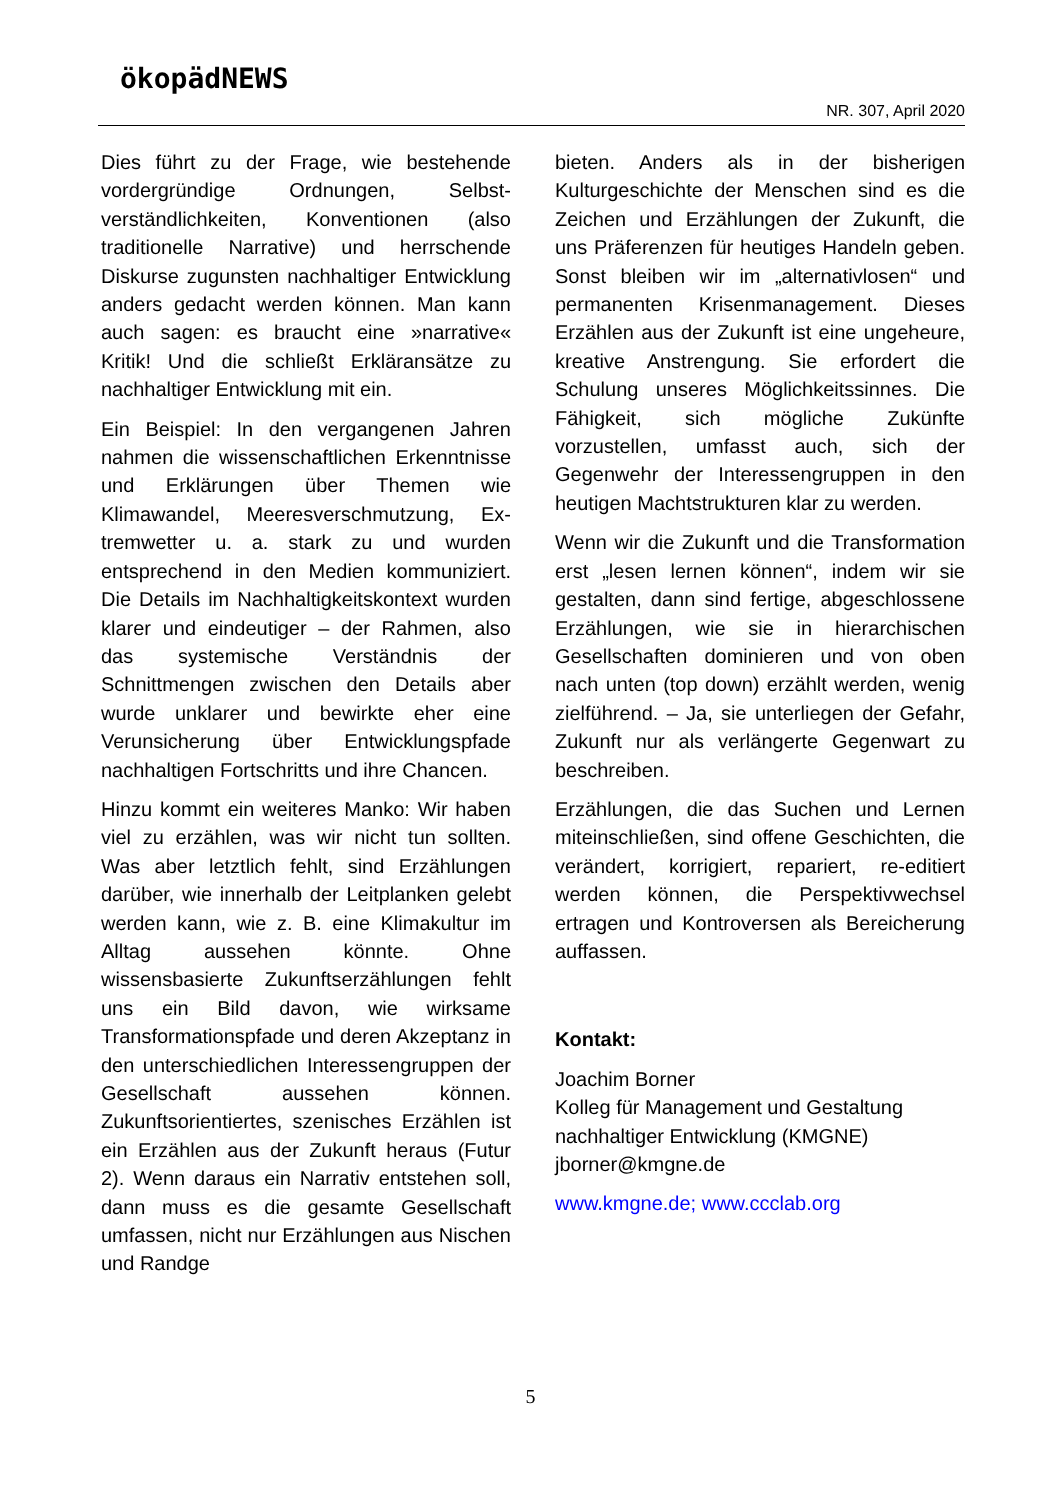ökopädNEWS
NR. 307, April 2020
Dies führt zu der Frage, wie bestehende vordergründige Ordnungen, Selbst­verständlichkeiten, Konventionen (also traditionelle Narrative) und herrschende Diskurse zugunsten nachhaltiger Entwicklung anders gedacht werden können. Man kann auch sagen: es braucht eine »narrative« Kritik! Und die schließt Erkläransätze zu nachhaltiger Entwicklung mit ein.
Ein Beispiel: In den vergangenen Jahren nahmen die wissenschaftlichen Erkennt­nisse und Erklärungen über Themen wie Klimawandel, Meeresverschmutzung, Ex­tremwetter u. a. stark zu und wurden entsprechend in den Medien kommuniziert. Die Details im Nachhaltigkeitskontext wurden klarer und eindeutiger – der Rahmen, also das systemische Verständnis der Schnittmengen zwischen den Details aber wurde unklarer und bewirkte eher eine Verunsicherung über Entwicklungspfade nachhaltigen Fortschritts und ihre Chancen.
Hinzu kommt ein weiteres Manko: Wir haben viel zu erzählen, was wir nicht tun sollten. Was aber letztlich fehlt, sind Erzählungen darüber, wie innerhalb der Leitplanken gelebt werden kann, wie z. B. eine Klimakultur im Alltag aussehen könnte. Ohne wissensbasierte Zukunftser­zählungen fehlt uns ein Bild davon, wie wirksame Transformationspfade und deren Akzeptanz in den unterschiedlichen Interessengruppen der Gesellschaft aussehen können. Zukunftsorientiertes, szenisches Erzählen ist ein Erzählen aus der Zukunft heraus (Futur 2). Wenn daraus ein Narrativ entstehen soll, dann muss es die gesamte Gesellschaft umfassen, nicht nur Erzählungen aus Nischen und Randge­
bieten. Anders als in der bisherigen Kulturgeschichte der Menschen sind es die Zeichen und Erzählungen der Zukunft, die uns Präferenzen für heutiges Handeln geben. Sonst bleiben wir im „alternativ­losen“ und permanenten Krisenmanage­ment. Dieses Erzählen aus der Zukunft ist eine ungeheure, kreative Anstrengung. Sie erfordert die Schulung unseres Möglich­keitssinnes. Die Fähigkeit, sich mögliche Zukünfte vorzustellen, umfasst auch, sich der Gegenwehr der Interessengruppen in den heutigen Machtstrukturen klar zu werden.
Wenn wir die Zukunft und die Transformation erst „lesen lernen können“, indem wir sie gestalten, dann sind fertige, abgeschlossene Erzählungen, wie sie in hierarchischen Gesellschaften dominieren und von oben nach unten (top down) erzählt werden, wenig zielführend. – Ja, sie unterliegen der Gefahr, Zukunft nur als verlängerte Gegenwart zu beschreiben.
Erzählungen, die das Suchen und Lernen miteinschließen, sind offene Geschichten, die verändert, korrigiert, repariert, re-editiert werden können, die Perspektivwechsel ertragen und Kontroversen als Berei­cherung auffassen.
Kontakt:
Joachim Borner
Kolleg für Management und Gestaltung nachhaltiger Entwicklung (KMGNE)
jborner@kmgne.de
www.kmgne.de; www.ccclab.org
5